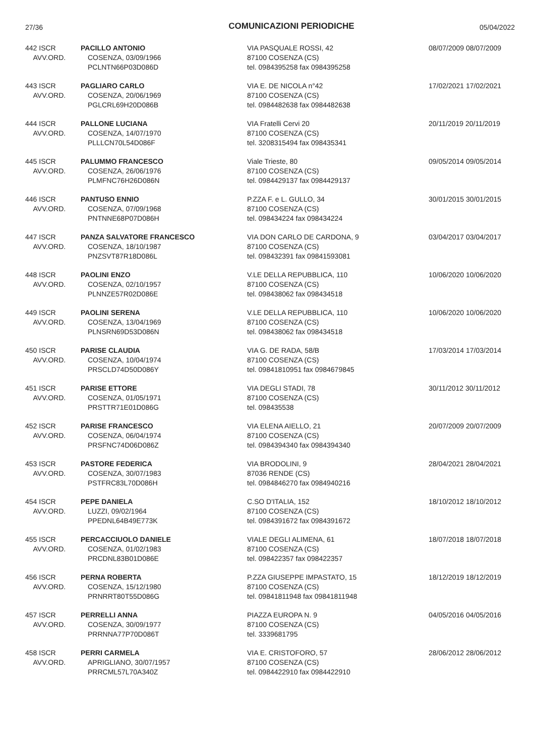27/36 COMUNICAZIONI PERIODICHE 05/04/2022
| 442 ISCR AVV.ORD. | PACILLO ANTONIO COSENZA, 03/09/1966 PCLNTN66P03D086D | VIA PASQUALE ROSSI, 42 87100 COSENZA (CS) tel. 0984395258 fax 0984395258 | 08/07/2009 08/07/2009 |
| 443 ISCR AVV.ORD. | PAGLIARO CARLO COSENZA, 20/06/1969 PGLCRL69H20D086B | VIA E. DE NICOLA n°42 87100 COSENZA (CS) tel. 0984482638 fax 0984482638 | 17/02/2021 17/02/2021 |
| 444 ISCR AVV.ORD. | PALLONE LUCIANA COSENZA, 14/07/1970 PLLLCN70L54D086F | VIA Fratelli Cervi 20 87100 COSENZA (CS) tel. 3208315494 fax 098435341 | 20/11/2019 20/11/2019 |
| 445 ISCR AVV.ORD. | PALUMMO FRANCESCO COSENZA, 26/06/1976 PLMFNC76H26D086N | Viale Trieste, 80 87100 COSENZA (CS) tel. 0984429137 fax 0984429137 | 09/05/2014 09/05/2014 |
| 446 ISCR AVV.ORD. | PANTUSO ENNIO COSENZA, 07/09/1968 PNTNNE68P07D086H | P.ZZA F. e L. GULLO, 34 87100 COSENZA (CS) tel. 098434224 fax 098434224 | 30/01/2015 30/01/2015 |
| 447 ISCR AVV.ORD. | PANZA SALVATORE FRANCESCO COSENZA, 18/10/1987 PNZSVT87R18D086L | VIA DON CARLO DE CARDONA, 9 87100 COSENZA (CS) tel. 098432391 fax 09841593081 | 03/04/2017 03/04/2017 |
| 448 ISCR AVV.ORD. | PAOLINI ENZO COSENZA, 02/10/1957 PLNNZE57R02D086E | V.LE DELLA REPUBBLICA, 110 87100 COSENZA (CS) tel. 098438062 fax 098434518 | 10/06/2020 10/06/2020 |
| 449 ISCR AVV.ORD. | PAOLINI SERENA COSENZA, 13/04/1969 PLNSRN69D53D086N | V.LE DELLA REPUBBLICA, 110 87100 COSENZA (CS) tel. 098438062 fax 098434518 | 10/06/2020 10/06/2020 |
| 450 ISCR AVV.ORD. | PARISE CLAUDIA COSENZA, 10/04/1974 PRSCLD74D50D086Y | VIA G. DE RADA, 58/B 87100 COSENZA (CS) tel. 09841810951 fax 0984679845 | 17/03/2014 17/03/2014 |
| 451 ISCR AVV.ORD. | PARISE ETTORE COSENZA, 01/05/1971 PRSTTR71E01D086G | VIA DEGLI STADI, 78 87100 COSENZA (CS) tel. 098435538 | 30/11/2012 30/11/2012 |
| 452 ISCR AVV.ORD. | PARISE FRANCESCO COSENZA, 06/04/1974 PRSFNC74D06D086Z | VIA ELENA AIELLO, 21 87100 COSENZA (CS) tel. 0984394340 fax 0984394340 | 20/07/2009 20/07/2009 |
| 453 ISCR AVV.ORD. | PASTORE FEDERICA COSENZA, 30/07/1983 PSTFRC83L70D086H | VIA BRODOLINI, 9 87036 RENDE (CS) tel. 0984846270 fax 0984940216 | 28/04/2021 28/04/2021 |
| 454 ISCR AVV.ORD. | PEPE DANIELA LUZZI, 09/02/1964 PPEDNL64B49E773K | C.SO D'ITALIA, 152 87100 COSENZA (CS) tel. 0984391672 fax 0984391672 | 18/10/2012 18/10/2012 |
| 455 ISCR AVV.ORD. | PERCACCIUOLO DANIELE COSENZA, 01/02/1983 PRCDNL83B01D086E | VIALE DEGLI ALIMENA, 61 87100 COSENZA (CS) tel. 098422357 fax 098422357 | 18/07/2018 18/07/2018 |
| 456 ISCR AVV.ORD. | PERNA ROBERTA COSENZA, 15/12/1980 PRNRRT80T55D086G | P.ZZA GIUSEPPE IMPASTATO, 15 87100 COSENZA (CS) tel. 09841811948 fax 09841811948 | 18/12/2019 18/12/2019 |
| 457 ISCR AVV.ORD. | PERRELLI ANNA COSENZA, 30/09/1977 PRRNNA77P70D086T | PIAZZA EUROPA N. 9 87100 COSENZA (CS) tel. 3339681795 | 04/05/2016 04/05/2016 |
| 458 ISCR AVV.ORD. | PERRI CARMELA APRIGLIANO, 30/07/1957 PRRCML57L70A340Z | VIA E. CRISTOFORO, 57 87100 COSENZA (CS) tel. 0984422910 fax 0984422910 | 28/06/2012 28/06/2012 |